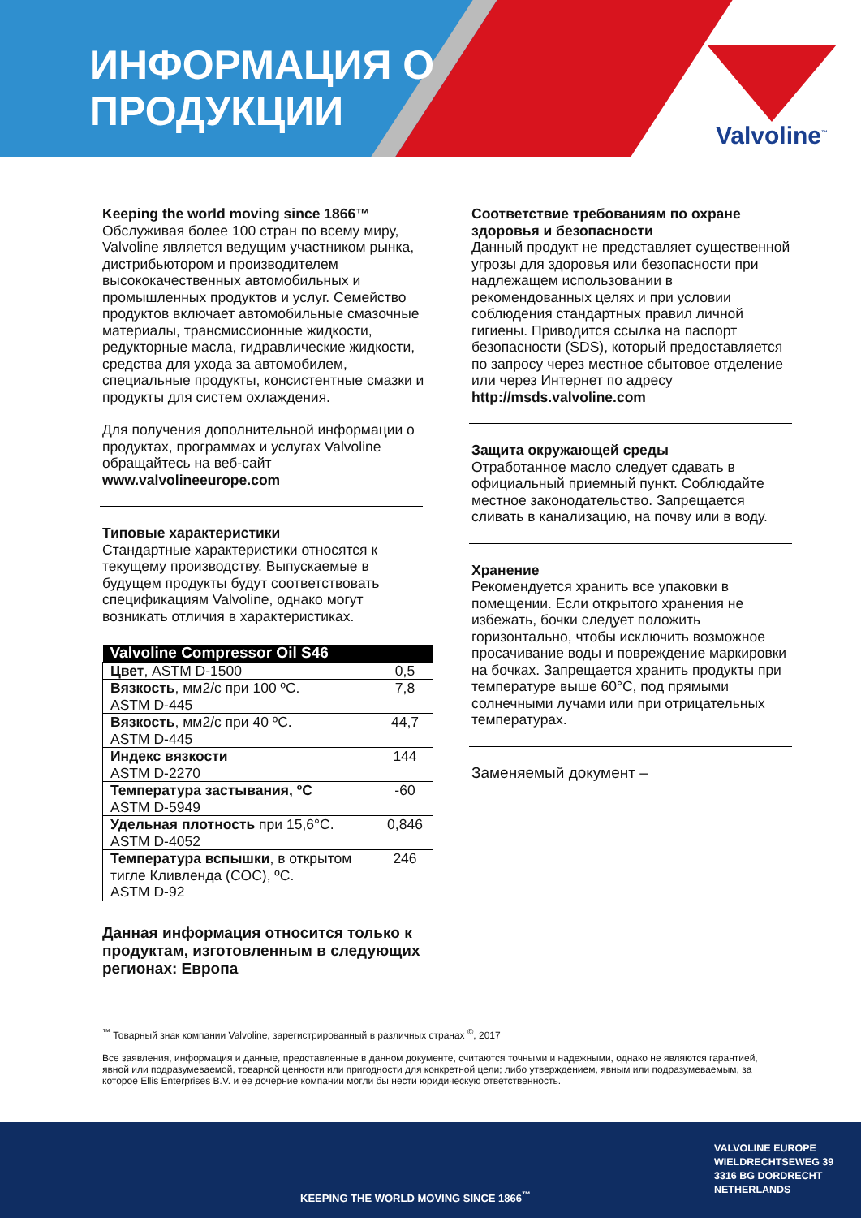ИНФОРМАЦИЯ О
ПРОДУКЦИИ
Valvoline<sup>™</sup>
Keeping the world moving since 1866™
Обслуживая более 100 стран по всему миру, Valvoline является ведущим участником рынка, дистрибьютором и производителем высококачественных автомобильных и промышленных продуктов и услуг. Семейство продуктов включает автомобильные смазочные материалы, трансмиссионные жидкости, редукторные масла, гидравлические жидкости, средства для ухода за автомобилем, специальные продукты, консистентные смазки и продукты для систем охлаждения.
Для получения дополнительной информации о продуктах, программах и услугах Valvoline обращайтесь на веб-сайт www.valvolineeurope.com
Типовые характеристики
Стандартные характеристики относятся к текущему производству. Выпускаемые в будущем продукты будут соответствовать спецификациям Valvoline, однако могут возникать отличия в характеристиках.
| Valvoline Compressor Oil S46 | |
| --- | --- |
| Цвет , ASTM D-1500 | 0,5 |
| Вязкость , мм2/с при 100 ºC. ASTM D-445 | 7,8 |
| Вязкость , мм2/с при 40 ºC. ASTM D-445 | 44,7 |
| Индекс вязкости ASTM D-2270 | 144 |
| Температура застывания, ºC ASTM D-5949 | -60 |
| Удельная плотность при 15,6°C. ASTM D-4052 | 0,846 |
| Температура вспышки , в открытом тигле Кливленда (COC), ºC. ASTM D-92 | 246 |
Данная информация относится только к продуктам, изготовленным в следующих регионах: Европа
Соответствие требованиям по охране здоровья и безопасности
Данный продукт не представляет существенной угрозы для здоровья или безопасности при надлежащем использовании в рекомендованных целях и при условии соблюдения стандартных правил личной гигиены. Приводится ссылка на паспорт безопасности (SDS), который предоставляется по запросу через местное сбытовое отделение или через Интернет по адресу http://msds.valvoline.com
Защита окружающей среды
Отработанное масло следует сдавать в официальный приемный пункт. Соблюдайте местное законодательство. Запрещается сливать в канализацию, на почву или в воду.
Хранение
Рекомендуется хранить все упаковки в помещении. Если открытого хранения не избежать, бочки следует положить горизонтально, чтобы исключить возможное просачивание воды и повреждение маркировки на бочках. Запрещается хранить продукты при температуре выше 60°C, под прямыми солнечными лучами или при отрицательных температурах.
Заменяемый документ –
<sup>™</sup> Товарный знак компании Valvoline, зарегистрированный в различных странах <sup>©</sup>, 2017
Все заявления, информация и данные, представленные в данном документе, считаются точными и надежными, однако не являются гарантией, явной или подразумеваемой, товарной ценности или пригодности для конкретной цели; либо утверждением, явным или подразумеваемым, за которое Ellis Enterprises B.V. и ее дочерние компании могли бы нести юридическую ответственность.
KEEPING THE WORLD MOVING SINCE 1866<sup>™</sup>
VALVOLINE EUROPE
WIELDRECHTSEWEG 39
3316 BG DORDRECHT
NETHERLANDS